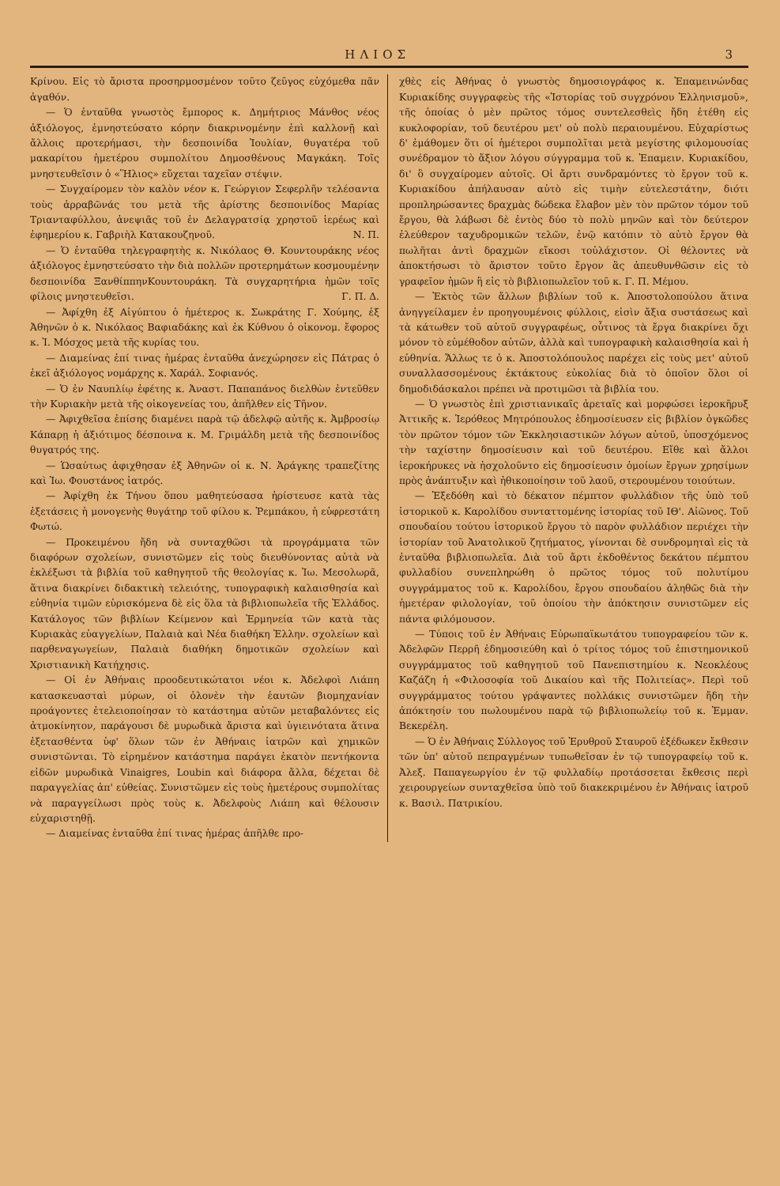ΗΛΙΟΣ 3
Κρίνου. Εἰς τὸ ἄριστα προσηρμοσμένον τοῦτο ζεῦγος εὐχόμεθα πᾶν ἀγαθόν.
— Ὁ ἐνταῦθα γνωστὸς ἔμπορος κ. Δημήτριος Μάνθος νέος ἀξιόλογος, ἐμνηστεύσατο κόρην διακρινομένην ἐπὶ καλλονῇ καὶ ἄλλοις προτερήμασι, τὴν δεσποινίδα Ἰουλίαν, θυγατέρα τοῦ μακαρίτου ἡμετέρου συμπολίτου Δημοσθένους Μαγκάκη. Τοῖς μνηστευθεῖσιν ὁ «Ἥλιος» εὔχεται ταχεῖαν στέψιν.
— Συγχαίρομεν τὸν καλὸν νέον κ. Γεώργιον Σεφερλῆν τελέσαντα τοὺς ἀρραβῶνάς του μετὰ τῆς ἀρίστης δεσποινίδος Μαρίας Τριανταφύλλου, ἀνεψιᾶς τοῦ ἐν Δελαγρατσίᾳ χρηστοῦ ἱερέως καὶ ἐφημερίου κ. Γαβριὴλ Κατακουζηνοῦ. Ν. Π.
— Ὁ ἐνταῦθα τηλεγραφητὴς κ. Νικόλαος Θ. Κουντουράκης νέος ἀξιόλογος ἐμνηστεύσατο τὴν διὰ πολλῶν προτερημάτων κοσμουμένην δεσποινίδα ΞανθίππηνΚουντουράκη. Τὰ συγχαρητήρια ἡμῶν τοῖς φίλοις μνηστευθεῖσι. Γ. Π. Δ.
— Ἀφίχθη ἐξ Αἰγύπτου ὁ ἡμέτερος κ. Σωκράτης Γ. Χούμης, ἐξ Ἀθηνῶν ὁ κ. Νικόλαος Βαφιαδάκης καὶ ἐκ Κύθνου ὁ οἰκονομ. ἔφορος κ. Ἰ. Μόσχος μετὰ τῆς κυρίας του.
— Διαμείνας ἐπί τινας ἡμέρας ἐνταῦθα ἀνεχώρησεν εἰς Πάτρας ὁ ἐκεῖ ἀξιόλογος νομάρχης κ. Χαράλ. Σοφιανός.
— Ὁ ἐν Ναυπλίῳ ἐφέτης κ. Ἀναστ. Παπαπάνος διελθὼν ἐντεῦθεν τὴν Κυριακὴν μετὰ τῆς οἰκογενείας του, ἀπῆλθεν εἰς Τῆνον.
— Ἀφιχθεῖσα ἐπίσης διαμένει παρὰ τῷ ἀδελφῷ αὐτῆς κ. Ἀμβροσίῳ Κάπαρῃ ἡ ἀξιότιμος δέσποινα κ. Μ. Γριμάλδη μετὰ τῆς δεσποινίδος θυγατρός της.
— Ὡσαύτως ἀφιχθησαν ἐξ Ἀθηνῶν οἱ κ. Ν. Ἀράγκης τραπεζίτης καὶ Ἰω. Φουστάνος ἰατρός.
— Ἀφίχθη ἐκ Τήνου ὅπου μαθητεύσασα ἠρίστευσε κατὰ τὰς ἐξετάσεις ἡ μονογενὴς θυγάτηρ τοῦ φίλου κ. Ῥεμπάκου, ἡ εὐφρεστάτη Φωτώ.
— Προκειμένου ἤδη νὰ συνταχθῶσι τὰ προγράμματα τῶν διαφόρων σχολείων, συνιστῶμεν εἰς τοὺς διευθύνοντας αὐτὰ νὰ ἐκλέξωσι τὰ βιβλία τοῦ καθηγητοῦ τῆς θεολογίας κ. Ἰω. Μεσολωρᾶ, ἅτινα διακρίνει διδακτικὴ τελειότης, τυπογραφικὴ καλαισθησία καὶ εὐθηνία τιμῶν εὑρισκόμενα δὲ εἰς ὅλα τὰ βιβλιοπωλεῖα τῆς Ἑλλάδος. Κατάλογος τῶν βιβλίων Κείμενον καὶ Ἑρμηνεία τῶν κατὰ τὰς Κυριακὰς εὐαγγελίων, Παλαιὰ καὶ Νέα διαθήκη Ἑλλην. σχολείων καὶ παρθεναγωγείων, Παλαιὰ διαθήκη δημοτικῶν σχολείων καὶ Χριστιανικὴ Κατήχησις.
— Οἱ ἐν Ἀθήναις προοδευτικώτατοι νέοι κ. Ἀδελφοὶ Λιάπη κατασκευασταὶ μύρων, οἱ ὁλονὲν τὴν ἑαυτῶν βιομηχανίαν προάγοντες ἐτελειοποίησαν τὸ κατάστημα αὐτῶν μεταβαλόντες εἰς ἀτμοκίνητον, παράγουσι δὲ μυρωδικὰ ἄριστα καὶ ὑγιεινότατα ἅτινα ἐξετασθέντα ὑφ' ὅλων τῶν ἐν Ἀθήναις ἰατρῶν καὶ χημικῶν συνιστῶνται. Τὸ εἰρημένον κατάστημα παράγει ἑκατὸν πεντήκοντα εἰδῶν μυρωδικὰ Vinaigres, Loubin καὶ διάφορα ἄλλα, δέχεται δὲ παραγγελίας ἀπ' εὐθείας. Συνιστῶμεν εἰς τοὺς ἡμετέρους συμπολίτας νὰ παραγγείλωσι πρὸς τοὺς κ. Ἀδελφοὺς Λιάπη καὶ θέλουσιν εὐχαριστηθῇ.
— Διαμείνας ἐνταῦθα ἐπί τινας ἡμέρας ἀπῆλθε προ-
χθὲς εἰς Ἀθήνας ὁ γνωστὸς δημοσιογράφος κ. Ἐπαμεινώνδας Κυριακίδης συγγραφεὺς τῆς «Ἱστορίας τοῦ συγχρόνου Ἑλληνισμοῦ», τῆς ὁποίας ὁ μὲν πρῶτος τόμος συντελεσθεὶς ἤδη ἐτέθη εἰς κυκλοφορίαν, τοῦ δευτέρου μετ' οὐ πολὺ περαιουμένου. Εὐχαρίστως δ' ἐμάθομεν ὅτι οἱ ἡμέτεροι συμπολῖται μετὰ μεγίστης φιλομουσίας συνέδραμον τὸ ἄξιον λόγου σύγγραμμα τοῦ κ. Ἐπαμειν. Κυριακίδου, δι' ὃ συγχαίρομεν αὐτοῖς. Οἱ ἄρτι συνδραμόντες τὸ ἔργον τοῦ κ. Κυριακίδου ἀπήλαυσαν αὐτὸ εἰς τιμὴν εὐτελεστάτην, διότι προπληρώσαντες δραχμὰς δώδεκα ἔλαβον μὲν τὸν πρῶτον τόμον τοῦ ἔργου, θὰ λάβωσι δὲ ἐντὸς δύο τὸ πολὺ μηνῶν καὶ τὸν δεύτερον ἐλεύθερον ταχυδρομικῶν τελῶν, ἐνῷ κατόπιν τὸ αὐτὸ ἔργον θὰ πωλῆται ἀντὶ δραχμῶν εἴκοσι τοὐλάχιστον. Οἱ θέλοντες νὰ ἀποκτήσωσι τὸ ἄριστον τοῦτο ἔργον ἂς ἀπευθυνθῶσιν εἰς τὸ γραφεῖον ἡμῶν ἢ εἰς τὸ βιβλιοπωλεῖον τοῦ κ. Γ. Π. Μέμου.
— Ἐκτὸς τῶν ἄλλων βιβλίων τοῦ κ. Ἀποστολοπούλου ἅτινα ἀνηγγείλαμεν ἐν προηγουμένοις φύλλοις, εἰσὶν ἄξια συστάσεως καὶ τὰ κάτωθεν τοῦ αὐτοῦ συγγραφέως, οὗτινος τὰ ἔργα διακρίνει ὄχι μόνον τὸ εὐμέθοδον αὐτῶν, ἀλλὰ καὶ τυπογραφικὴ καλαισθησία καὶ ἡ εὐθηνία. Ἄλλως τε ὁ κ. Ἀποστολόπουλος παρέχει εἰς τοὺς μετ' αὐτοῦ συναλλασσομένους ἐκτάκτους εὐκολίας διὰ τὸ ὁποῖον ὅλοι οἱ δημοδιδάσκαλοι πρέπει νὰ προτιμῶσι τὰ βιβλία του.
— Ὁ γνωστὸς ἐπὶ χριστιανικαῖς ἀρεταῖς καὶ μορφώσει ἱεροκῆρυξ Ἀττικῆς κ. Ἱερόθεος Μητρόπουλος ἐδημοσίευσεν εἰς βιβλίον ὀγκῶδες τὸν πρῶτον τόμον τῶν Ἐκκλησιαστικῶν λόγων αὐτοῦ, ὑποσχόμενος τὴν ταχίστην δημοσίευσιν καὶ τοῦ δευτέρου. Εἴθε καὶ ἄλλοι ἱεροκήρυκες νὰ ἠσχολοῦντο εἰς δημοσίευσιν ὁμοίων ἔργων χρησίμων πρὸς ἀνάπτυξιν καὶ ἠθικοποίησιν τοῦ λαοῦ, στερουμένου τοιούτων.
— Ἐξεδόθη καὶ τὸ δέκατον πέμπτον φυλλάδιον τῆς ὑπὸ τοῦ ἱστορικοῦ κ. Καρολίδου συνταττομένης ἱστορίας τοῦ ΙΘ'. Αἰῶνος. Τοῦ σπουδαίου τούτου ἱστορικοῦ ἔργου τὸ παρὸν φυλλάδιον περιέχει τὴν ἱστορίαν τοῦ Ἀνατολικοῦ ζητήματος, γίνονται δὲ συνδρομηταὶ εἰς τὰ ἐνταῦθα βιβλιοπωλεῖα. Διὰ τοῦ ἄρτι ἐκδοθέντος δεκάτου πέμπτου φυλλαδίου συνεπληρώθη ὁ πρῶτος τόμος τοῦ πολυτίμου συγγράμματος τοῦ κ. Καρολίδου, ἔργου σπουδαίου ἀληθῶς διὰ τὴν ἡμετέραν φιλολογίαν, τοῦ ὁποίου τὴν ἀπόκτησιν συνιστῶμεν εἰς πάντα φιλόμουσον.
— Τύποις τοῦ ἐν Ἀθήναις Εὐρωπαϊκωτάτου τυπογραφείου τῶν κ. Ἀδελφῶν Περρῆ ἐδημοσιεύθη καὶ ὁ τρίτος τόμος τοῦ ἐπιστημονικοῦ συγγράμματος τοῦ καθηγητοῦ τοῦ Πανεπιστημίου κ. Νεοκλέους Καζάζη ἡ «Φιλοσοφία τοῦ Δικαίου καὶ τῆς Πολιτείας». Περὶ τοῦ συγγράμματος τούτου γράψαντες πολλάκις συνιστῶμεν ἤδη τὴν ἀπόκτησίν του πωλουμένου παρὰ τῷ βιβλιοπωλείῳ τοῦ κ. Ἐμμαν. Βεκερέλη.
— Ὁ ἐν Ἀθήναις Σύλλογος τοῦ Ἐρυθροῦ Σταυροῦ ἐξέδωκεν ἔκθεσιν τῶν ὑπ' αὐτοῦ πεπραγμένων τυπωθεῖσαν ἐν τῷ τυπογραφείῳ τοῦ κ. Ἀλεξ. Παπαγεωργίου ἐν τῷ φυλλαδίῳ προτάσσεται ἔκθεσις περὶ χειρουργείων συνταχθεῖσα ὑπὸ τοῦ διακεκριμένου ἐν Ἀθήναις ἰατροῦ κ. Βασιλ. Πατρικίου.